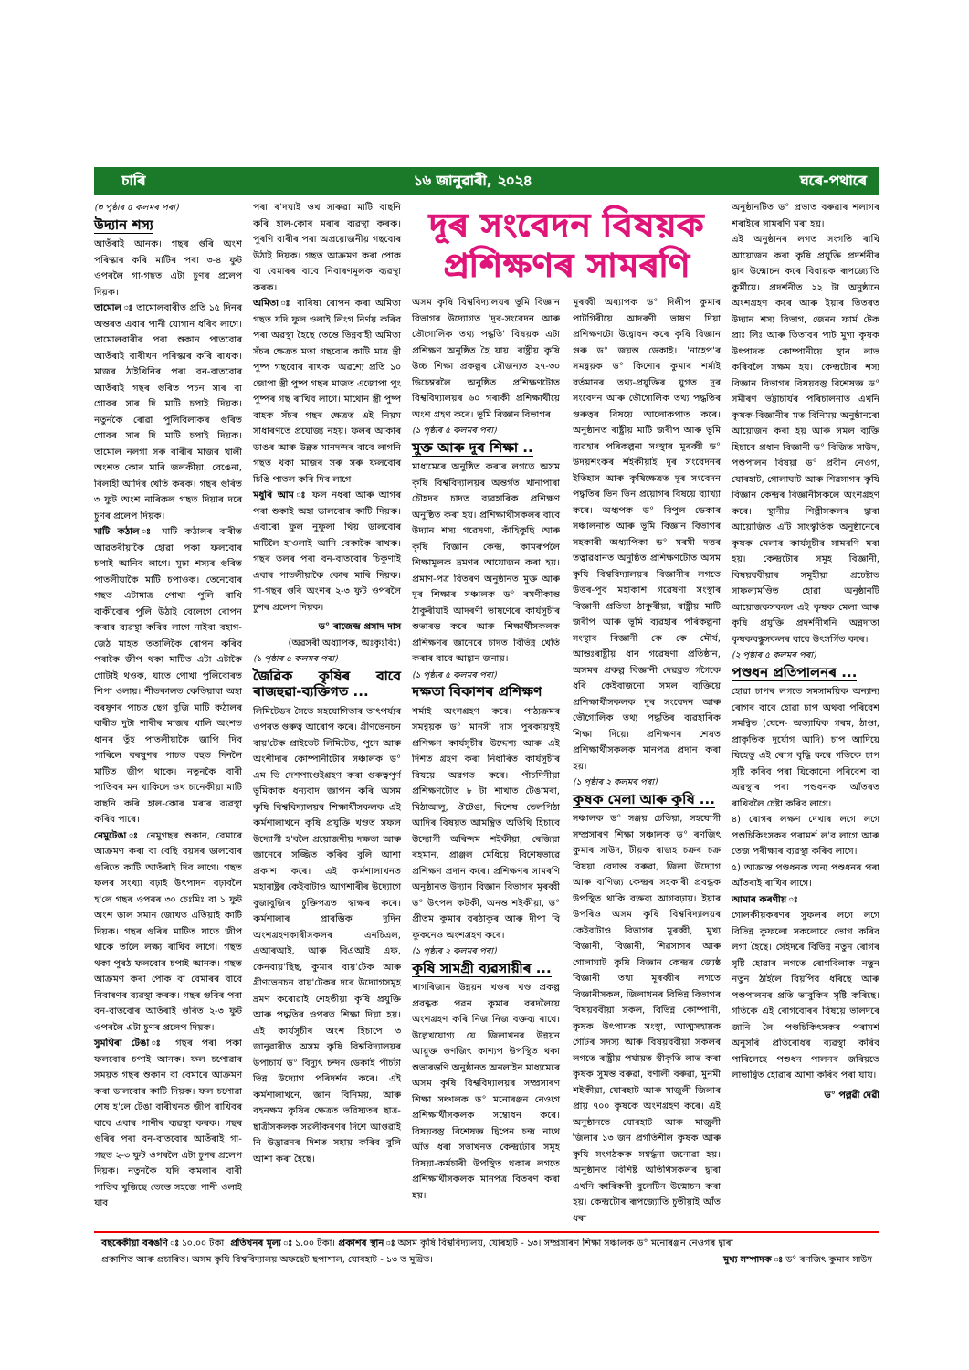চাৰি ১৬ জানুৱাৰী, ২০২৪ ঘৰে-পথাৰে
(৩ পৃষ্ঠাৰ ৫ কলমৰ পৰা)
উদ্যান শস্য
আতঁৰাই আনক। গছৰ গুৰি অংশ পৰিস্কাৰ কৰি মাটিৰ পৰা ৩-৪ ফুট ওপৰলৈ গা-গছত এটা চুণৰ প্ৰলেপ দিয়ক।
তামোল ঃ তামোলবাৰীত প্ৰতি ১৫ দিনৰ অন্তৰত এবাৰ পানী যোগান ধৰিব লাগে। তামোলবাৰীৰ পৰা শুকান পাতবোৰ আতঁৰাই বাৰীখন পৰিস্কাৰ কৰি ৰাখক। মাজৰ ঠাইখিনিৰ পৰা বন-বাতবোৰ আতঁৰাই গছৰ গুৰিত পচন সাৰ বা গোবৰ সাৰ দি মাটি চপাই দিয়ক। নতুনকৈ ৰোৱা পুলিবিলাকৰ গুৰিত গোবৰ সাৰ দি মাটি চপাই দিয়ক। তামোল নলগা সৰু বাৰীৰ মাজৰ খালী অংশত কোৰ মাৰি জলকীয়া, বেঙেনা, বিলাহী আদিৰ খেতি কৰক। গছৰ গুৰিত ৩ ফুট অংশ নাৰিকল গছত দিয়াৰ দৰে চুণৰ প্ৰলেপ দিয়ক।
মাটি কঠাল ঃ মাটি কঠালৰ বাৰীত আৱতৰীয়াকৈ হোৱা পকা ফলবোৰ চপাই আনিব লাগে। মূঢ়া শস্যৰ গুৰিত পাতলীয়াকৈ মাটি চপাওক। তেনেবোৰ গছত এটামাত্ৰ পোখা পুলি ৰাখি বাকীবোৰ পুলি উঠাই বেলেগে ৰোপন কৰাৰ ব্যৱস্থা কৰিব লাগে নাইবা বহাগ-জেঠ মাহত ততালিকৈ ৰোপন কৰিব পৰাকৈ জীপ থকা মাটিত এটা এটাকৈ গোটাই থওক, যাতে পোখা পুলিবোৰত শিপা ওলায়। শীতকালত কেতিয়াবা অহা বৰষুণৰ পাচত ছেগ বুজি মাটি কঠালৰ বাৰীত দুটা শাৰীৰ মাজৰ খালি অংশত ধানৰ তুঁহ পাতলীয়াকৈ জাপি দিব পাৰিলে বৰষুণৰ পাচত বহুত দিনলৈ মাটিত জীপ থাকে। নতুনকৈ বাৰী পাতিবৰ মন থাকিলে ওখ চানেকীয়া মাটি বাছনি কৰি হাল-কোৰ মৰাৰ ব্যৱস্থা কৰিব পাৰে।
নেমুটেঙা ঃ নেমুগছৰ শুকান, বেমাৰে আক্ৰমণ কৰা বা বেছি বয়সৰ ডালবোৰ গুৰিতে কাটি আতঁৰাই দিব লাগে। গছত ফলৰ সংখ্যা বঢ়াই উৎপাদন বঢ়াবলৈ হ'লে গছৰ ওপৰৰ ৩০ চেঃমিঃ বা ১ ফুট অংশ ডাল সমান জোখত এতিয়াই কাটি দিয়ক। গছৰ গুৰিৰ মাটিত যাতে জীপ থাকে তালৈ লক্ষ্য ৰাখিব লাগে। গছত থকা পূৰঠ ফলবোৰ চপাই আনক। গছত আক্ৰমণ কৰা পোক বা বেমাৰৰ বাবে নিবাৰণৰ ব্যৱস্থা কৰক। গছৰ গুৰিৰ পৰা বন-বাতবোৰ আতঁৰাই গুৰিত ২-৩ ফুট ওপৰলৈ এটা চুণৰ প্ৰলেপ দিয়ক।
সুমথিৰা টেঙা ঃ গছৰ পৰা পকা ফলবোৰ চপাই আনক। ফল চপোৱাৰ সময়ত গছৰ শুকান বা বেমাৰে আক্ৰমণ কৰা ডালবোৰ কাটি দিয়ক। ফল চপোৱা শেষ হ'লে টেঙা বাৰীখনত জীপ ৰাখিবৰ বাবে এবাৰ পানীৰ ব্যৱস্থা কৰক। গছৰ গুৰিৰ পৰা বন-বাতবোৰ আতঁৰাই গা-গছত ২-৩ ফুট ওপৰলৈ এটা চুণৰ প্ৰলেপ দিয়ক। নতুনকৈ যদি কমলাৰ বাৰী পাতিব খুজিছে তেন্তে সহজে পানী ওলাই যাব
পৰা ৰ'দঘাই ওখ সাৰুৱা মাটি বাছনি কৰি হাল-কোৰ মৰাৰ ব্যৱস্থা কৰক। পুৰণি বাৰীৰ পৰা অপ্ৰয়োজনীয় গছবোৰ উঠাই দিয়ক। গছত আক্ৰমণ কৰা পোক বা বেমাৰৰ বাবে নিবাৰণমূলক ব্যৱস্থা কৰক।
অমিতা ঃ বাৰিষা ৰোপন কৰা অমিতা গছত যদি ফুল ওলাই লিংগ নিৰ্ণয় কৰিব পৰা অৱস্থা হৈছে তেন্তে ভিন্নবাহী অমিতা সঁচৰ ক্ষেত্ৰত মতা গছবোৰ কাটি মাত্ৰ স্ত্ৰী পুষ্প গছবোৰ ৰাখক। অৱশ্যে প্ৰতি ১০ জোপা স্ত্ৰী পুষ্প গছৰ মাজত এজোপা পুং পুষ্পৰ গছ ৰাখিব লাগে। মাথোন স্ত্ৰী পুষ্প বাহক সঁচৰ গছৰ ক্ষেত্ৰত এই নিয়ম সাধাৰণতে প্ৰযোজ্য নহয়। ফলৰ আকাৰ ডাঙৰ আৰু উন্নত মানদন্দৰ বাবে লাগনি গছত থকা মাজৰ সৰু সৰু ফলবোৰ চিঙি পাতল কৰি দিব লাগে।
মধুৰি আম ঃ ফল নধৰা আৰু আগৰ পৰা শুকাই অহা ডালবোৰ কাটি দিয়ক। এবাৰো ফুল নুফুলা থিয় ডালবোৰ মাটিলৈ হাওলাই আনি বেকাকৈ ৰাখক। গছৰ তলৰ পৰা বন-বাতবোৰ চিকুণাই এবাৰ পাতলীয়াকৈ কোৰ মাৰি দিয়ক। গা-গছৰ গুৰি অংশৰ ২-৩ ফুট ওপৰলৈ চুণৰ প্ৰলেপ দিয়ক।
ড° ৰাজেন্দ্ৰ প্ৰসাদ দাস
(অৱসৰী অধ্যাপক, অঃকৃঃবিঃ)
(১ পৃষ্ঠাৰ ৫ কলমৰ পৰা)
জৈৱিক কৃষিৰ বাবে ৰাজহুৱা-ব্যক্তিগত ...
লিমিটেডৰ সৈতে সহযোগিতাৰ তাৎপৰ্য্যৰ ওপৰত গুৰুত্ব আৰোপ কৰে। গ্ৰীণভেনচন বায়'টেক প্ৰাইভেট লিমিটেড, পুনে আৰু অংশীদাৰ কোম্পানীটোৰ সঞ্চালক ড° এম ভি দেশপাণ্ডেইগ্ৰহণ কৰা গুৰুত্বপূৰ্ণ ভূমিকাক ধন্যবাদ জ্ঞাপন কৰি অসম কৃষি বিশ্ববিদ্যালয়ৰ শিক্ষাৰ্থীসকলক এই কৰ্মশালাখনে কৃষি প্ৰযুক্তি খণ্ডত সফল উদ্যোগী হ'বলৈ প্ৰয়োজনীয় দক্ষতা আৰু জ্ঞানেৰে সজ্জিত কৰিব বুলি আশা প্ৰকাশ কৰে। এই কৰ্মশালাখনত মহাৰাষ্ট্ৰৰ কেইবাটাও আগশাৰীৰ উদ্যোগে বুজাবুজিৰ চুক্তিপত্ৰত স্বাক্ষৰ কৰে। কৰ্মশালাৰ প্ৰাৰম্ভিক দুদিন অংশগ্ৰহণকাৰীসকলৰ এনচিএল, এআৰআই, আৰু বিএআই এফ, কেনবায়'ছিছ, কুমাৰ বায়'টেক আৰু গ্ৰীণভেনচন বায়'টেকৰ দৰে উদ্যোগসমূহ ভ্ৰমণ কৰোৱাই শেহতীয়া কৃষি প্ৰযুক্তি আৰু পদ্ধতিৰ ওপৰত শিক্ষা দিয়া হয়। এই কাৰ্যসূচীৰ অংশ হিচাপে ৩ জানুৱাৰীত অসম কৃষি বিশ্ববিদ্যালয়ৰ উপাচাৰ্য ড° বিদ্যুৎ চন্দন ডেকাই পাঁচটা ভিন্ন উদ্যোগ পৰিদৰ্শন কৰে। এই কৰ্মশালাখনে, জ্ঞান বিনিময়, আৰু বহনক্ষম কৃষিৰ ক্ষেত্ৰত ভৱিষ্যতৰ ছাত্ৰ-ছাত্ৰীসকলক সৱলীকৰণৰ দিশে আগুৱাই নি উদ্ভাৱনৰ দিশত সহায় কৰিব বুলি আশা কৰা হৈছে।
দূৰ সংবেদন বিষয়ক
প্ৰশিক্ষণৰ সামৰণি
অসম কৃষি বিশ্ববিদ্যালয়ৰ ভূমি বিজ্ঞান বিভাগৰ উদ্যোগত 'দূৰ-সংবেদন আৰু ভৌগোলিক তথ্য পদ্ধতি' বিষয়ক এটা প্ৰশিক্ষণ অনুষ্ঠিত হৈ যায়। ৰাষ্ট্ৰীয় কৃষি উচ্চ শিক্ষা প্ৰকল্পৰ সৌজন্যত ২৭-৩০ ডিচেম্বৰলৈ অনুষ্ঠিত প্ৰশিক্ষণটোত বিশ্ববিদ্যালয়ৰ ৬০ গৰাকী প্ৰশিক্ষাৰ্থীয়ে অংশ গ্ৰহণ কৰে। ভূমি বিজ্ঞান বিভাগৰ
(১ পৃষ্ঠাৰ ৫ কলমৰ পৰা)
মুক্ত আৰু দূৰ শিক্ষা ..
মাধ্যমেৰে অনুষ্ঠিত কৰাৰ লগতে অসম কৃষি বিশ্ববিদ্যালয়ৰ অন্তৰ্গত খানাপাৰা চৌহদৰ চাদত ব্যৱহাৰিক প্ৰশিক্ষণ অনুষ্ঠিত কৰা হয়। প্ৰশিক্ষাৰ্থীসকলৰ বাবে উদ্যান শস্য গৱেষণা, কাঁহিকুছি আৰু কৃষি বিজ্ঞান কেন্দ্ৰ, কামৰূপলৈ শিক্ষামূলক ভ্ৰমণৰ আয়োজন কৰা হয়। প্ৰমাণ-পত্ৰ বিতৰণ অনুষ্ঠানত মুক্ত আৰু দূৰ শিক্ষাৰ সঞ্চালক ড° ৰমণীকান্ত ঠাকুৰীয়াই আদৰণী ভাষণেৰে কাৰ্যসূচীৰ শুভাৰম্ভ কৰে আৰু শিক্ষাৰ্থীসকলক প্ৰশিক্ষণৰ জ্ঞানেৰে চাদত বিভিন্ন খেতি কৰাৰ বাবে আহ্বান জনায়।
(১ পৃষ্ঠাৰ ৫ কলমৰ পৰা)
দক্ষতা বিকাশৰ প্ৰশিক্ষণ
শৰ্মাই অংশগ্ৰহণ কৰে। পাঠ্যক্ৰমৰ সমন্বয়ক ড° মানসী দাস পুৰকায়স্থই প্ৰশিক্ষণ কাৰ্যসূচীৰ উদ্দেশ্য আৰু এই দিশত গ্ৰহণ কৰা নিৰ্ধাৰিত কাৰ্যসূচীৰ বিষয়ে অৱগত কৰে। পাঁচদিনীয়া প্ৰশিক্ষণটোত ৮ টা শাখাত টেঙামৰা, মিঠাআলু, ঔটেঙা, বিশেষ তেলপিঠা আদিৰ বিষয়ত আমন্ত্ৰিত অতিথি হিচাবে উদ্যোগী অৰিন্দম শইকীয়া, ৰেজিয়া ৰহমান, প্ৰাঞ্জল মেধিয়ে বিশেষভাৱে প্ৰশিক্ষণ প্ৰদান কৰে। প্ৰশিক্ষণৰ সামৰণি অনুষ্ঠানত উদ্যান বিজ্ঞান বিভাগৰ মূৰব্বী ড° উৎপল কটকী, অনন্ত শইকীয়া, ড° প্ৰীতম কুমাৰ বৰঠাকুৰ আৰু দীপা বি ফুকনেও অংশগ্ৰহণ কৰে।
(১ পৃষ্ঠাৰ ২ কলমৰ পৰা)
কৃষি সামগ্ৰী ব্যৱসায়ীৰ ...
খাগৰিজান উন্নয়ন খণ্ডৰ খণ্ড প্ৰকল্প প্ৰবন্ধক পৱন কুমাৰ বৰদলৈয়ে অংশগ্ৰহণ কৰি নিজ নিজ বক্তব্য ৰাখে। উল্লেখযোগ্য যে জিলাখনৰ উন্নয়ন আয়ুক্ত গুণজিৎ কাশ্যপ উপস্থিত থকা শুভাৰম্ভণি অনুষ্ঠানত অনলাইন মাধ্যমেৰে অসম কৃষি বিশ্ববিদ্যালয়ৰ সম্প্ৰসাৰণ শিক্ষা সঞ্চালক ড° মনোৰঞ্জন নেওগে প্ৰশিক্ষাৰ্থীসকলক সম্বোধন কৰে। বিষয়বস্তু বিশেষজ্ঞ দ্বিপেন চন্দ্ৰ নাথে আঁত ধৰা সভাখনত কেন্দ্ৰটোৰ সমূহ বিষয়া-কৰ্মচাৰী উপস্থিত থকাৰ লগতে প্ৰশিক্ষাৰ্থীসকলক মানপত্ৰ বিতৰণ কৰা হয়।
মূৰব্বী অধ্যাপক ড° দিলীপ কুমাৰ পাটগিৰীয়ে আদৰণী ভাষণ দিয়া প্ৰশিক্ষণটো উদ্বোধন কৰে কৃষি বিজ্ঞান গুৰু ড° জয়ন্ত ডেকাই। 'নাহেপ'ৰ সমন্বয়ক ড° কিশোৰ কুমাৰ শৰ্মাই বৰ্তমানৰ তথ্য-প্ৰযুক্তিৰ যুগত দূৰ সংবেদন আৰু ভৌগোলিক তথ্য পদ্ধতিৰ গুৰুত্বৰ বিষয়ে আলোকপাত কৰে। অনুষ্ঠানত ৰাষ্ট্ৰীয় মাটি জৰীপ আৰু ভূমি ব্যৱহাৰ পৰিকল্পনা সংস্থাৰ মূৰব্বী ড° উদয়শংকৰ শইকীয়াই দূৰ সংবেদনৰ ইতিহাস আৰু কৃষিক্ষেত্ৰত দূৰ সংবেদন পদ্ধতিৰ ভিন ভিন প্ৰয়োগৰ বিষয়ে ব্যাখ্যা কৰে। অধ্যপক ড° বিপুল ডেকাৰ সঞ্চালনাত আৰু ভূমি বিজ্ঞান বিভাগৰ সহকাৰী অধ্যাপিকা ড° মৰমী দত্তৰ তত্বাৱধানত অনুষ্ঠিত প্ৰশিক্ষণটোত অসম কৃষি বিশ্ববিদ্যালয়ৰ বিজ্ঞানীৰ লগতে উত্তৰ-পূব মহাকাশ গৱেষণা সংস্থাৰ বিজ্ঞানী প্ৰতিভা ঠাকুৰীয়া, ৰাষ্ট্ৰীয় মাটি জৰীপ আৰু ভূমি ব্যৱহাৰ পৰিকল্পনা সংস্থাৰ বিজ্ঞানী কে কে মৌৰ্য, আন্তঃৰাষ্ট্ৰীয় ধান গৱেষণা প্ৰতিষ্ঠান, অসমৰ প্ৰকল্প বিজ্ঞানী দেৱব্ৰত গগৈকে ধৰি কেইবাজনো সমল ব্যক্তিয়ে প্ৰশিক্ষাৰ্থীসকলক দূৰ সংবেদন আৰু ভৌগোলিক তথ্য পদ্ধতিৰ ব্যৱহাৰিক শিক্ষা দিয়ে। প্ৰশিক্ষণৰ শেষত প্ৰশিক্ষাৰ্থীসকলক মানপত্ৰ প্ৰদান কৰা হয়।
(১ পৃষ্ঠাৰ ২ কলমৰ পৰা)
কৃষক মেলা আৰু কৃষি ...
সঞ্চালক ড° সঞ্জয় চেতিয়া, সহযোগী সম্প্ৰসাৰণ শিক্ষা সঞ্চালক ড° ৰণজিৎ কুমাৰ সাউদ, টীয়ক ৰাজহ চক্ৰৰ চক্ৰ বিষয়া বেদান্ত বৰুৱা, জিলা উদ্যোগ আৰু বাণিজ্য কেন্দ্ৰৰ সহকাৰী প্ৰবন্ধক উপস্থিত থাকি বক্তব্য আগবঢ়ায়। ইয়াৰ উপৰিও অসম কৃষি বিশ্ববিদ্যালয়ৰ কেইবাটাও বিভাগৰ মূৰব্বী, মুখ্য বিজ্ঞানী, বিজ্ঞানী, শিৱসাগৰ আৰু গোলাঘাট কৃষি বিজ্ঞান কেন্দ্ৰৰ জ্যেষ্ঠ বিজ্ঞানী তথা মূৰব্বীৰ লগতে বিজ্ঞানীসকল, জিলাখনৰ বিভিন্ন বিভাগৰ বিষয়ববীয়া সকল, বিভিন্ন কোম্পানী, কৃষক উৎপাদক সংস্থা, আত্মসহায়ক গোটৰ সদস্য আৰু বিষয়ববীয়া সকলৰ লগতে ৰাষ্ট্ৰীয় পৰ্যায়ত স্বীকৃতি লাভ কৰা কৃষক সুমন্ত বৰুৱা, বৰ্ণালী বৰুৱা, মুনমী শইকীয়া, যোৰহাট আৰু মাজুলী জিলাৰ প্ৰায় ৭০০ কৃষকে অংশগ্ৰহণ কৰে। এই অনুষ্ঠানতে যোৰহাট আৰু মাজুলী জিলাৰ ১৩ জন প্ৰগতিশীল কৃষক আৰু কৃষি সংগঠকক সম্বৰ্দ্ধনা জনোৱা হয়। অনুষ্ঠানত বিশিষ্ট অতিথিসকলৰ দ্বাৰা এখনি কাৰিকৰী বুলেটিন উন্মোচন কৰা হয়। কেন্দ্ৰটোৰ ৰূপজ্যোতি চুতীয়াই আঁত ধৰা
অনুষ্ঠানটিত ড° প্ৰভাত বৰুৱাৰ শলাগৰ শৰাইৰে সামৰণি মৰা হয়।
এই অনুষ্ঠানৰ লগত সংগতি ৰাখি আয়োজন কৰা কৃষি প্ৰযুক্তি প্ৰদৰ্শনীৰ দ্বাৰ উন্মোচন কৰে বিধায়ক ৰূপজ্যোতি কুৰ্মীয়ে। প্ৰদৰ্শনীত ২২ টা অনুষ্ঠানে অংশগ্ৰহণ কৰে আৰু ইয়াৰ ভিতৰত উদ্যান শস্য বিভাগ, জেনন ফাৰ্ম টেক প্ৰাঃ লিঃ আৰু তিতাবৰ পাট মুগা কৃষক উৎপাদক কোম্পানীয়ে স্থান লাভ কৰিবলৈ সক্ষম হয়। কেন্দ্ৰটোৰ শস্য বিজ্ঞান বিভাগৰ বিষয়বস্তু বিশেষজ্ঞ ড° সমীৰণ ভট্টাচাৰ্যৰ পৰিচালনাত এখনি কৃষক-বিজ্ঞানীৰ মত বিনিময় অনুষ্ঠানৰো আয়োজন কৰা হয় আৰু সমল ব্যক্তি হিচাবে প্ৰধান বিজ্ঞানী ড° বিজিত সাউদ, পশুপালন বিষয়া ড° প্ৰবীন নেওগ, যোৰহাট, গোলাঘাট আৰু শিৱসাগৰ কৃষি বিজ্ঞান কেন্দ্ৰৰ বিজ্ঞানীসকলে অংশগ্ৰহণ কৰে। স্থানীয় শিল্পীসকলৰ দ্বাৰা আয়োজিত এটি সাংস্কৃতিক অনুষ্ঠানেৰে কৃষক মেলাৰ কাৰ্যসূচীৰ সামৰণি মৰা হয়। কেন্দ্ৰটোৰ সমূহ বিজ্ঞানী, বিষয়ববীয়াৰ সমূহীয়া প্ৰচেষ্টাত সাফল্যমণ্ডিত হোৱা অনুষ্ঠানটি আয়োজকসকলে এই কৃষক মেলা আৰু কৃষি প্ৰযুক্তি প্ৰদৰ্শনীখনি অন্নদাতা কৃষকবন্ধুসকলৰ বাবে উৎসৰ্গিত কৰে।
(২ পৃষ্ঠাৰ ৫ কলমৰ পৰা)
পশুধন প্ৰতিপালনৰ ...
হোৱা চাপৰ লগতে সমসাময়িক অন্যান্য ৰোগৰ বাবে হোৱা চাপ অথবা পৰিবেশ সমন্বিত (যেনে- অত্যাধিক গৰম, ঠাণ্ডা, প্ৰাকৃতিক দুৰ্যোগ আদি) চাপ আদিয়ে যিহেতু এই ৰোগ বৃদ্ধি কৰে গতিকে চাপ সৃষ্টি কৰিব পৰা যিকোনো পৰিবেশ বা অৱস্থাৰ পৰা পশুধনক আঁতৰত ৰাখিবলৈ চেষ্টা কৰিব লাগে।
৪) ৰোগৰ লক্ষণ দেখাৰ লগে লগে পশুচিকিৎসকৰ পৰামৰ্শ ল'ব লাগে আৰু তেজ পৰীক্ষাৰ ব্যৱস্থা কৰিব লাগে।
৫) আক্ৰান্ত পশুধনক অন্য পশুধনৰ পৰা আঁতৰাই ৰাখিব লাগে।
আমাৰ কৰণীয় ঃ
গোলকীয়কৰণৰ সুফলৰ লগে লগে বিভিন্ন কুফলো সকলোৱে ভোগ কৰিব লগা হৈছে। সেইদৰে বিভিন্ন নতুন ৰোগৰ সৃষ্টি হোৱাৰ লগতে ৰোগবিলাক নতুন নতুন ঠাইলৈ বিয়পিব ধৰিছে আৰু পশুপালনৰ প্ৰতি ভাবুকিৰ সৃষ্টি কৰিছে। গতিকে এই ৰোগবোৰৰ বিষয়ে ভালদৰে জানি লৈ পশুচিকিৎসকৰ পৰামৰ্শ অনুসৰি প্ৰতিৰোধৰ ব্যৱস্থা কৰিব পাৰিলেহে পশুধন পালনৰ জৰিয়তে লাভান্বিত হোৱাৰ আশা কৰিব পৰা যায়।
ড° পল্লৱী দেৱী
বছৰেকীয়া বৰঙণি ঃ ১০.০০ টকা। প্ৰতিখনৰ মূল্য ঃ ১.০০ টকা। প্ৰকাশৰ স্থান ঃ অসম কৃষি বিশ্ববিদ্যালয়, যোৰহাট - ১৩। সম্প্ৰসাৰণ শিক্ষা সঞ্চালক ড° মনোৰঞ্জন নেওগৰ দ্বাৰা
প্ৰকাশিত আৰু প্ৰচাৰিত। অসম কৃষি বিশ্ববিদ্যালয় অফছেট ছপাশাল, যোৰহাট - ১৩ ত মুদ্ৰিত। মুখ্য সম্পাদক ঃ ড° ৰণজিৎ কুমাৰ সাউদ